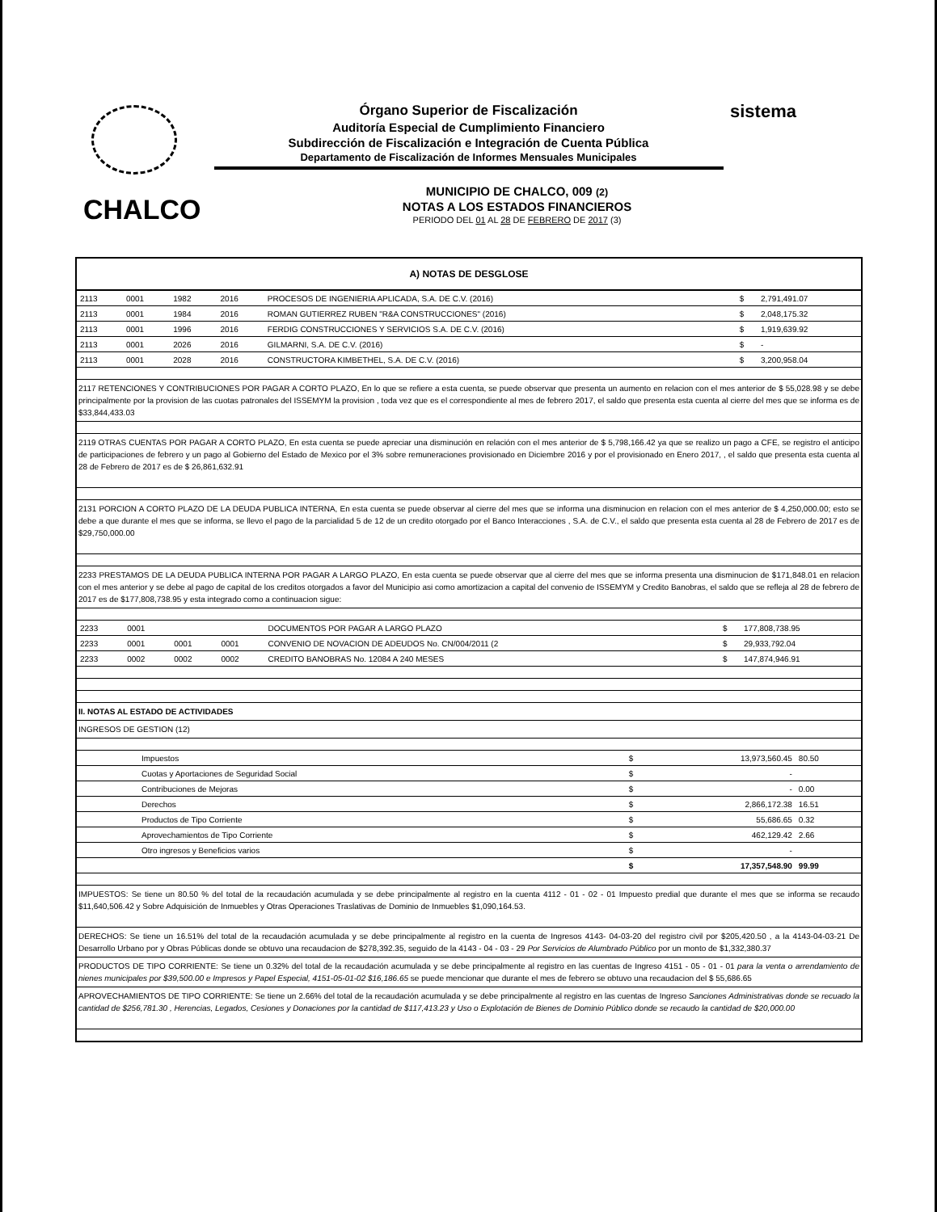sistema
Órgano Superior de Fiscalización
Auditoría Especial de Cumplimiento Financiero
Subdirección de Fiscalización e Integración de Cuenta Pública
Departamento de Fiscalización de Informes Mensuales Municipales
CHALCO
MUNICIPIO DE CHALCO, 009 (2)
NOTAS A LOS ESTADOS FINANCIEROS
PERIODO DEL 01 AL 28 DE FEBRERO DE 2017 (3)
A) NOTAS DE DESGLOSE
| 2113 | 0001 | 1982 | 2016 | PROCESOS DE INGENIERIA APLICADA, S.A. DE C.V. (2016) | $ | 2,791,491.07 |
| 2113 | 0001 | 1984 | 2016 | ROMAN GUTIERREZ RUBEN "R&A CONSTRUCCIONES" (2016) | $ | 2,048,175.32 |
| 2113 | 0001 | 1996 | 2016 | FERDIG CONSTRUCCIONES Y SERVICIOS S.A. DE C.V. (2016) | $ | 1,919,639.92 |
| 2113 | 0001 | 2026 | 2016 | GILMARNI, S.A. DE C.V. (2016) | $ | - |
| 2113 | 0001 | 2028 | 2016 | CONSTRUCTORA KIMBETHEL, S.A. DE C.V. (2016) | $ | 3,200,958.04 |
2117 RETENCIONES Y CONTRIBUCIONES POR PAGAR A CORTO PLAZO, En lo que se refiere a esta cuenta, se puede observar que presenta un aumento en relacion con el mes anterior de $ 55,028.98 y se debe principalmente por la provision de las cuotas patronales del ISSEMYM la provision , toda vez que es el correspondiente al mes de febrero 2017, el saldo que presenta esta cuenta al cierre del mes que se informa es de $33,844,433.03
2119 OTRAS CUENTAS POR PAGAR A CORTO PLAZO, En esta cuenta se puede apreciar una disminución en relación con el mes anterior de $ 5,798,166.42 ya que se realizo un pago a CFE, se registro el anticipo de participaciones de febrero y un pago al Gobierno del Estado de Mexico por el 3% sobre remuneraciones provisionado en Diciembre 2016 y por el provisionado en Enero 2017, , el saldo que presenta esta cuenta al 28 de Febrero de 2017 es de $ 26,861,632.91
2131 PORCION A CORTO PLAZO DE LA DEUDA PUBLICA INTERNA, En esta cuenta se puede observar al cierre del mes que se informa una disminucion en relacion con el mes anterior de $ 4,250,000.00; esto se debe a que durante el mes que se informa, se llevo el pago de la parcialidad 5 de 12 de un credito otorgado por el Banco Interacciones , S.A. de C.V., el saldo que presenta esta cuenta al 28 de Febrero de 2017 es de $29,750,000.00
2233 PRESTAMOS DE LA DEUDA PUBLICA INTERNA POR PAGAR A LARGO PLAZO, En esta cuenta se puede observar que al cierre del mes que se informa presenta una disminucion de $171,848.01 en relacion con el mes anterior y se debe al pago de capital de los creditos otorgados a favor del Municipio asi como amortizacion a capital del convenio de ISSEMYM y Credito Banobras, el saldo que se refleja al 28 de febrero de 2017 es de $177,808,738.95 y esta integrado como a continuacion sigue:
| 2233 | 0001 | | | DOCUMENTOS POR PAGAR A LARGO PLAZO | $ | 177,808,738.95 |
| 2233 | 0001 | 0001 | 0001 | CONVENIO DE NOVACION DE ADEUDOS No. CN/004/2011 (2 | $ | 29,933,792.04 |
| 2233 | 0002 | 0002 | 0002 | CREDITO BANOBRAS No. 12084 A 240 MESES | $ | 147,874,946.91 |
II. NOTAS AL ESTADO DE ACTIVIDADES
INGRESOS DE GESTION (12)
| Impuestos | $ | 13,973,560.45 | 80.50 |
| Cuotas y Aportaciones de Seguridad Social | $ | - | |
| Contribuciones de Mejoras | $ | - | 0.00 |
| Derechos | $ | 2,866,172.38 | 16.51 |
| Productos de Tipo Corriente | $ | 55,686.65 | 0.32 |
| Aprovechamientos de Tipo Corriente | $ | 462,129.42 | 2.66 |
| Otro ingresos y Beneficios varios | $ | - | |
| | $ | 17,357,548.90 | 99.99 |
IMPUESTOS: Se tiene un 80.50 % del total de la recaudación acumulada y se debe principalmente al registro en la cuenta 4112 - 01 - 02 - 01 Impuesto predial que durante el mes que se informa se recaudo $11,640,506.42 y Sobre Adquisición de Inmuebles y Otras Operaciones Traslativas de Dominio de Inmuebles $1,090,164.53.
DERECHOS: Se tiene un 16.51% del total de la recaudación acumulada y se debe principalmente al registro en la cuenta de Ingresos 4143- 04-03-20 del registro civil por $205,420.50 , a la 4143-04-03-21 De Desarrollo Urbano por y Obras Públicas donde se obtuvo una recaudacion de $278,392.35, seguido de la 4143 - 04 - 03 - 29 Por Servicios de Alumbrado Público por un monto de $1,332,380.37
PRODUCTOS DE TIPO CORRIENTE: Se tiene un 0.32% del total de la recaudación acumulada y se debe principalmente al registro en las cuentas de Ingreso 4151 - 05 - 01 - 01 para la venta o arrendamiento de nienes municipales por $39,500.00 e Impresos y Papel Especial, 4151-05-01-02 $16,186.65 se puede mencionar que durante el mes de febrero se obtuvo una recaudacion del $ 55,686.65
APROVECHAMIENTOS DE TIPO CORRIENTE: Se tiene un 2.66% del total de la recaudación acumulada y se debe principalmente al registro en las cuentas de Ingreso Sanciones Administrativas donde se recuado la cantidad de $256,781.30 , Herencias, Legados, Cesiones y Donaciones por la cantidad de $117,413.23 y Uso o Explotación de Bienes de Dominio Público donde se recaudo la cantidad de $20,000.00